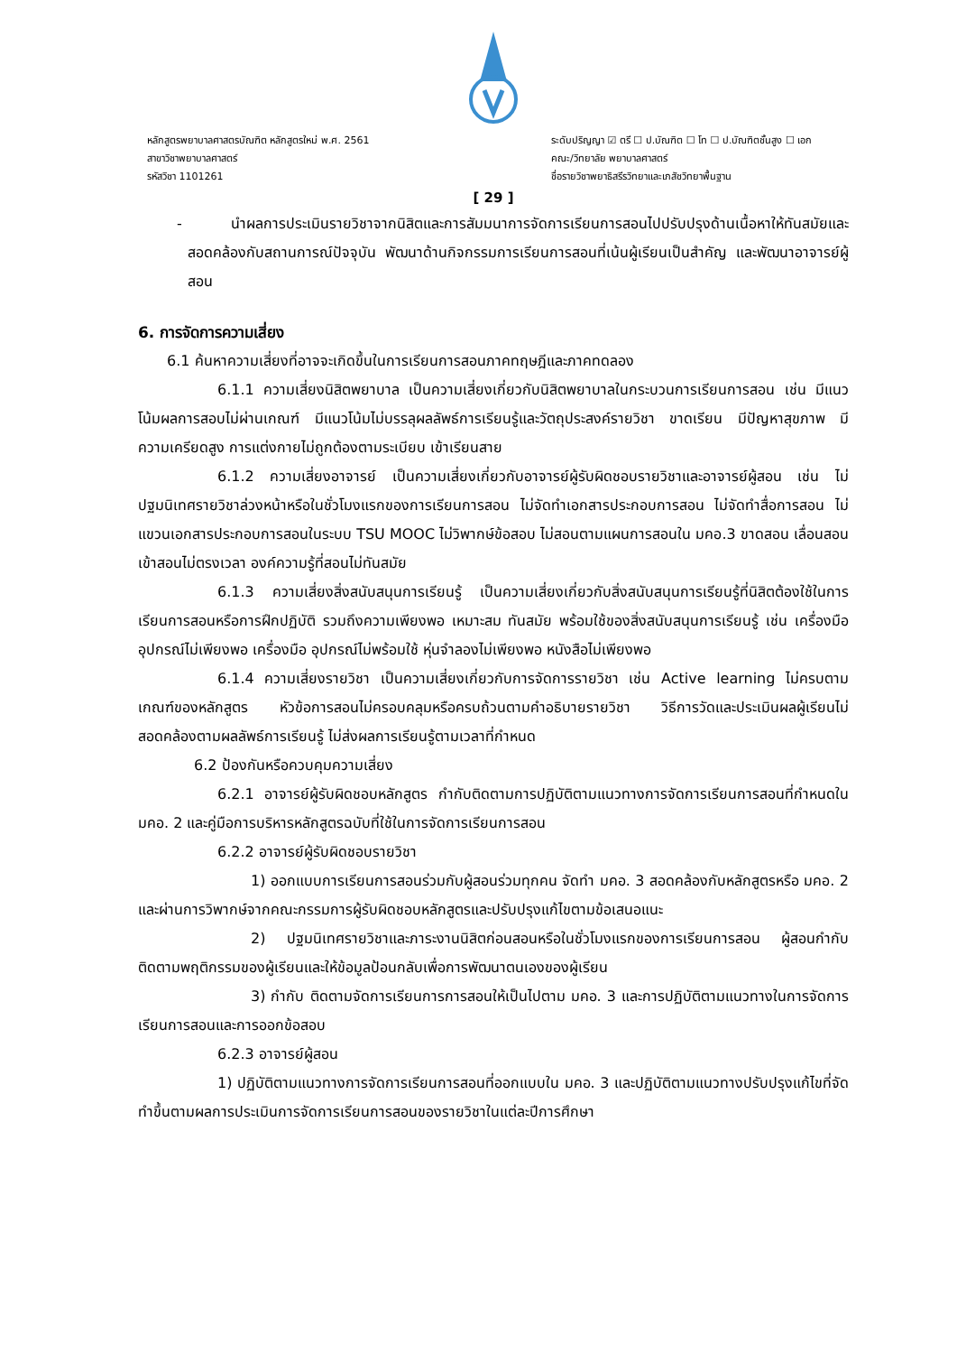หลักสูตรพยาบาลศาสตรบัณฑิต หลักสูตรใหม่ พ.ศ. 2561
สาขาวิชาพยาบาลศาสตร์
รหัสวิชา 1101261
ระดับปริญญา ☑ ตรี ☐ ป.บัณฑิต ☐ โท ☐ ป.บัณฑิตชั้นสูง ☐ เอก
คณะ/วิทยาลัย พยาบาลศาสตร์
ชื่อรายวิชาพยาธิสรีรวิทยาและเภสัชวิทยาพื้นฐาน
[ 29 ]
- นำผลการประเมินรายวิชาจากนิสิตและการสัมมนาการจัดการเรียนการสอนไปปรับปรุงด้านเนื้อหาให้ทันสมัยและสอดคล้องกับสถานการณ์ปัจจุบัน พัฒนาด้านกิจกรรมการเรียนการสอนที่เน้นผู้เรียนเป็นสำคัญ และพัฒนาอาจารย์ผู้สอน
6. การจัดการความเสี่ยง
6.1 ค้นหาความเสี่ยงที่อาจจะเกิดขึ้นในการเรียนการสอนภาคทฤษฎีและภาคทดลอง
6.1.1 ความเสี่ยงนิสิตพยาบาล เป็นความเสี่ยงเกี่ยวกับนิสิตพยาบาลในกระบวนการเรียนการสอน เช่น มีแนวโน้มผลการสอบไม่ผ่านเกณฑ์ มีแนวโน้มไม่บรรลุผลลัพธ์การเรียนรู้และวัตถุประสงค์รายวิชา ขาดเรียน มีปัญหาสุขภาพ มีความเครียดสูง การแต่งกายไม่ถูกต้องตามระเบียบ เข้าเรียนสาย
6.1.2 ความเสี่ยงอาจารย์ เป็นความเสี่ยงเกี่ยวกับอาจารย์ผู้รับผิดชอบรายวิชาและอาจารย์ผู้สอน เช่น ไม่ปฐมนิเทศรายวิชาล่วงหน้าหรือในชั่วโมงแรกของการเรียนการสอน ไม่จัดทำเอกสารประกอบการสอน ไม่จัดทำสื่อการสอน ไม่แขวนเอกสารประกอบการสอนในระบบ TSU MOOC ไม่วิพากษ์ข้อสอบ ไม่สอนตามแผนการสอนใน มคอ.3 ขาดสอน เลื่อนสอน เข้าสอนไม่ตรงเวลา องค์ความรู้ที่สอนไม่ทันสมัย
6.1.3 ความเสี่ยงสิ่งสนับสนุนการเรียนรู้ เป็นความเสี่ยงเกี่ยวกับสิ่งสนับสนุนการเรียนรู้ที่นิสิตต้องใช้ในการเรียนการสอนหรือการฝึกปฏิบัติ รวมถึงความเพียงพอ เหมาะสม ทันสมัย พร้อมใช้ของสิ่งสนับสนุนการเรียนรู้ เช่น เครื่องมือ อุปกรณ์ไม่เพียงพอ เครื่องมือ อุปกรณ์ไม่พร้อมใช้ หุ่นจำลองไม่เพียงพอ หนังสือไม่เพียงพอ
6.1.4 ความเสี่ยงรายวิชา เป็นความเสี่ยงเกี่ยวกับการจัดการรายวิชา เช่น Active learning ไม่ครบตามเกณฑ์ของหลักสูตร หัวข้อการสอนไม่ครอบคลุมหรือครบถ้วนตามคำอธิบายรายวิชา วิธีการวัดและประเมินผลผู้เรียนไม่สอดคล้องตามผลลัพธ์การเรียนรู้ ไม่ส่งผลการเรียนรู้ตามเวลาที่กำหนด
6.2 ป้องกันหรือควบคุมความเสี่ยง
6.2.1 อาจารย์ผู้รับผิดชอบหลักสูตร กำกับติดตามการปฏิบัติตามแนวทางการจัดการเรียนการสอนที่กำหนดใน มคอ. 2 และคู่มือการบริหารหลักสูตรฉบับที่ใช้ในการจัดการเรียนการสอน
6.2.2 อาจารย์ผู้รับผิดชอบรายวิชา
1) ออกแบบการเรียนการสอนร่วมกับผู้สอนร่วมทุกคน จัดทำ มคอ. 3 สอดคล้องกับหลักสูตรหรือ มคอ. 2 และผ่านการวิพากษ์จากคณะกรรมการผู้รับผิดชอบหลักสูตรและปรับปรุงแก้ไขตามข้อเสนอแนะ
2) ปฐมนิเทศรายวิชาและภาระงานนิสิตก่อนสอนหรือในชั่วโมงแรกของการเรียนการสอน ผู้สอนกำกับติดตามพฤติกรรมของผู้เรียนและให้ข้อมูลป้อนกลับเพื่อการพัฒนาตนเองของผู้เรียน
3) กำกับ ติดตามจัดการเรียนการการสอนให้เป็นไปตาม มคอ. 3 และการปฏิบัติตามแนวทางในการจัดการเรียนการสอนและการออกข้อสอบ
6.2.3 อาจารย์ผู้สอน
1) ปฏิบัติตามแนวทางการจัดการเรียนการสอนที่ออกแบบใน มคอ. 3 และปฏิบัติตามแนวทางปรับปรุงแก้ไขที่จัดทำขึ้นตามผลการประเมินการจัดการเรียนการสอนของรายวิชาในแต่ละปีการศึกษา